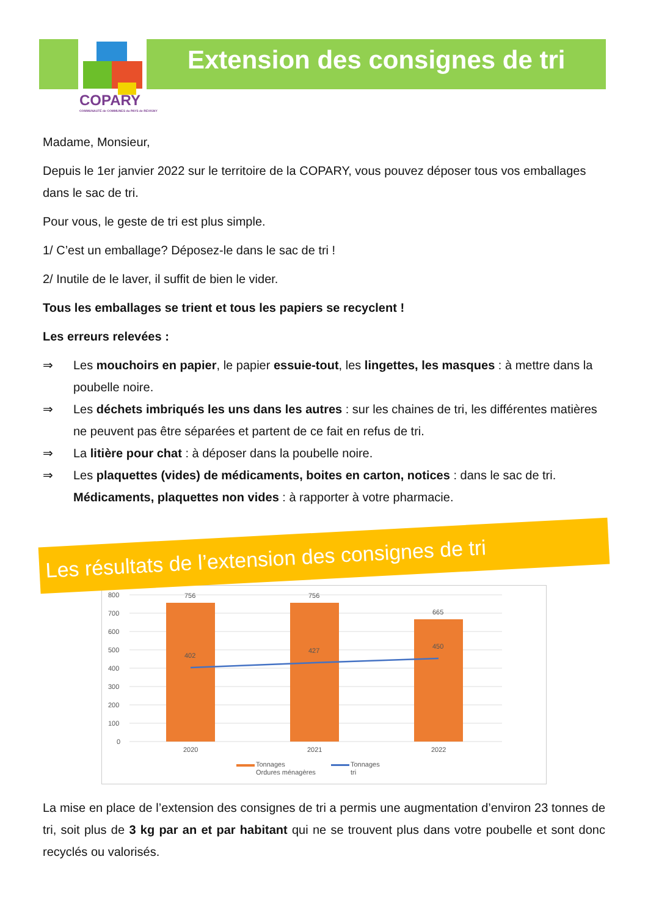COPARY
COMMUNAUTÉ de COMMUNES du PAYS de REVIGNY
Extension des consignes de tri
Madame, Monsieur,
Depuis le 1er janvier 2022 sur le territoire de la COPARY, vous pouvez déposer tous vos emballages dans le sac de tri.
Pour vous, le geste de tri est plus simple.
1/ C’est un emballage? Déposez-le dans le sac de tri !
2/ Inutile de le laver, il suffit de bien le vider.
Tous les emballages se trient et tous les papiers se recyclent !
Les erreurs relevées :
⇒ Les mouchoirs en papier, le papier essuie-tout, les lingettes, les masques : à mettre dans la poubelle noire.
⇒ Les déchets imbriqués les uns dans les autres : sur les chaines de tri, les différentes matières ne peuvent pas être séparées et partent de ce fait en refus de tri.
⇒ La litière pour chat : à déposer dans la poubelle noire.
⇒ Les plaquettes (vides) de médicaments, boites en carton, notices : dans le sac de tri. Médicaments, plaquettes non vides : à rapporter à votre pharmacie.
Les résultats de l’extension des consignes de tri
800
700
600
500
400
300
200
100
0
756
756
665
402
427
450
2020
2021
2022
Tonnages
Ordures ménagères
Tonnages
tri
La mise en place de l’extension des consignes de tri a permis une augmentation d’environ 23 tonnes de tri, soit plus de 3 kg par an et par habitant qui ne se trouvent plus dans votre poubelle et sont donc recyclés ou valorisés.